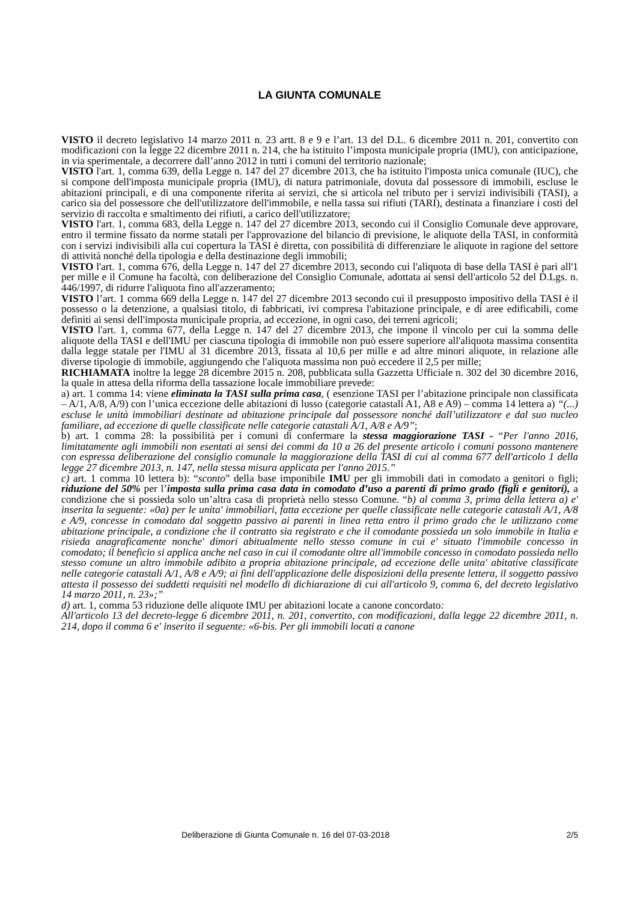LA GIUNTA COMUNALE
VISTO il decreto legislativo 14 marzo 2011 n. 23 artt. 8 e 9 e l’art. 13 del D.L. 6 dicembre 2011 n. 201, convertito con modificazioni con la legge 22 dicembre 2011 n. 214, che ha istituito l’imposta municipale propria (IMU), con anticipazione, in via sperimentale, a decorrere dall’anno 2012 in tutti i comuni del territorio nazionale;
VISTO l'art. 1, comma 639, della Legge n. 147 del 27 dicembre 2013, che ha istituito l'imposta unica comunale (IUC), che si compone dell'imposta municipale propria (IMU), di natura patrimoniale, dovuta dal possessore di immobili, escluse le abitazioni principali, e di una componente riferita ai servizi, che si articola nel tributo per i servizi indivisibili (TASI), a carico sia del possessore che dell'utilizzatore dell'immobile, e nella tassa sui rifiuti (TARI), destinata a finanziare i costi del servizio di raccolta e smaltimento dei rifiuti, a carico dell'utilizzatore;
VISTO l'art. 1, comma 683, della Legge n. 147 del 27 dicembre 2013, secondo cui il Consiglio Comunale deve approvare, entro il termine fissato da norme statali per l'approvazione del bilancio di previsione, le aliquote della TASI, in conformità con i servizi indivisibili alla cui copertura la TASI è diretta, con possibilità di differenziare le aliquote in ragione del settore di attività nonché della tipologia e della destinazione degli immobili;
VISTO l'art. 1, comma 676, della Legge n. 147 del 27 dicembre 2013, secondo cui l'aliquota di base della TASI è pari all'1 per mille e il Comune ha facoltà, con deliberazione del Consiglio Comunale, adottata ai sensi dell'articolo 52 del D.Lgs. n. 446/1997, di ridurre l'aliquota fino all'azzeramento;
VISTO l’art. 1 comma 669 della Legge n. 147 del 27 dicembre 2013 secondo cui il presupposto impositivo della TASI è il possesso o la detenzione, a qualsiasi titolo, di fabbricati, ivi compresa l'abitazione principale, e di aree edificabili, come definiti ai sensi dell'imposta municipale propria, ad eccezione, in ogni caso, dei terreni agricoli;
VISTO l'art. 1, comma 677, della Legge n. 147 del 27 dicembre 2013, che impone il vincolo per cui la somma delle aliquote della TASI e dell'IMU per ciascuna tipologia di immobile non può essere superiore all'aliquota massima consentita dalla legge statale per l'IMU al 31 dicembre 2013, fissata al 10,6 per mille e ad altre minori aliquote, in relazione alle diverse tipologie di immobile, aggiungendo che l'aliquota massima non può eccedere il 2,5 per mille;
RICHIAMATA inoltre la legge 28 dicembre 2015 n. 208, pubblicata sulla Gazzetta Ufficiale n. 302 del 30 dicembre 2016, la quale in attesa della riforma della tassazione locale immobiliare prevede:
a) art. 1 comma 14: viene eliminata la TASI sulla prima casa, ( esenzione TASI per l’abitazione principale non classificata – A/1, A/8, A/9) con l’unica eccezione delle abitazioni di lusso (categorie catastali A1, A8 e A9) – comma 14 lettera a) “(...) escluse le unità immobiliari destinate ad abitazione principale dal possessore nonché dall’utilizzatore e dal suo nucleo familiare, ad eccezione di quelle classificate nelle categorie catastali A/1, A/8 e A/9”;
b) art. 1 comma 28: la possibilità per i comuni di confermare la stessa maggiorazione TASI - “Per l'anno 2016, limitatamente agli immobili non esentati ai sensi dei commi da 10 a 26 del presente articolo i comuni possono mantenere con espressa deliberazione del consiglio comunale la maggiorazione della TASI di cui al comma 677 dell'articolo 1 della legge 27 dicembre 2013, n. 147, nella stessa misura applicata per l'anno 2015.”
c) art. 1 comma 10 lettera b): “sconto” della base imponibile IMU per gli immobili dati in comodato a genitori o figli; riduzione del 50% per l’imposta sulla prima casa data in comodato d’uso a parenti di primo grado (figli e genitori), a condizione che si possieda solo un’altra casa di proprietà nello stesso Comune. “b) al comma 3, prima della lettera a) e' inserita la seguente: «0a) per le unita' immobiliari, fatta eccezione per quelle classificate nelle categorie catastali A/1, A/8 e A/9, concesse in comodato dal soggetto passivo ai parenti in linea retta entro il primo grado che le utilizzano come abitazione principale, a condizione che il contratto sia registrato e che il comodante possieda un solo immobile in Italia e risieda anagraficamente nonche' dimori abitualmente nello stesso comune in cui e' situato l'immobile concesso in comodato; il beneficio si applica anche nel caso in cui il comodante oltre all'immobile concesso in comodato possieda nello stesso comune un altro immobile adibito a propria abitazione principale, ad eccezione delle unita' abitative classificate nelle categorie catastali A/1, A/8 e A/9; ai fini dell'applicazione delle disposizioni della presente lettera, il soggetto passivo attesta il possesso dei suddetti requisiti nel modello di dichiarazione di cui all'articolo 9, comma 6, del decreto legislativo 14 marzo 2011, n. 23»;”
d) art. 1, comma 53 riduzione delle aliquote IMU per abitazioni locate a canone concordato:
All'articolo 13 del decreto-legge 6 dicembre 2011, n. 201, convertito, con modificazioni, dalla legge 22 dicembre 2011, n. 214, dopo il comma 6 e' inserito il seguente: «6-bis. Per gli immobili locati a canone
Deliberazione di Giunta Comunale n. 16 del 07-03-2018 2/5